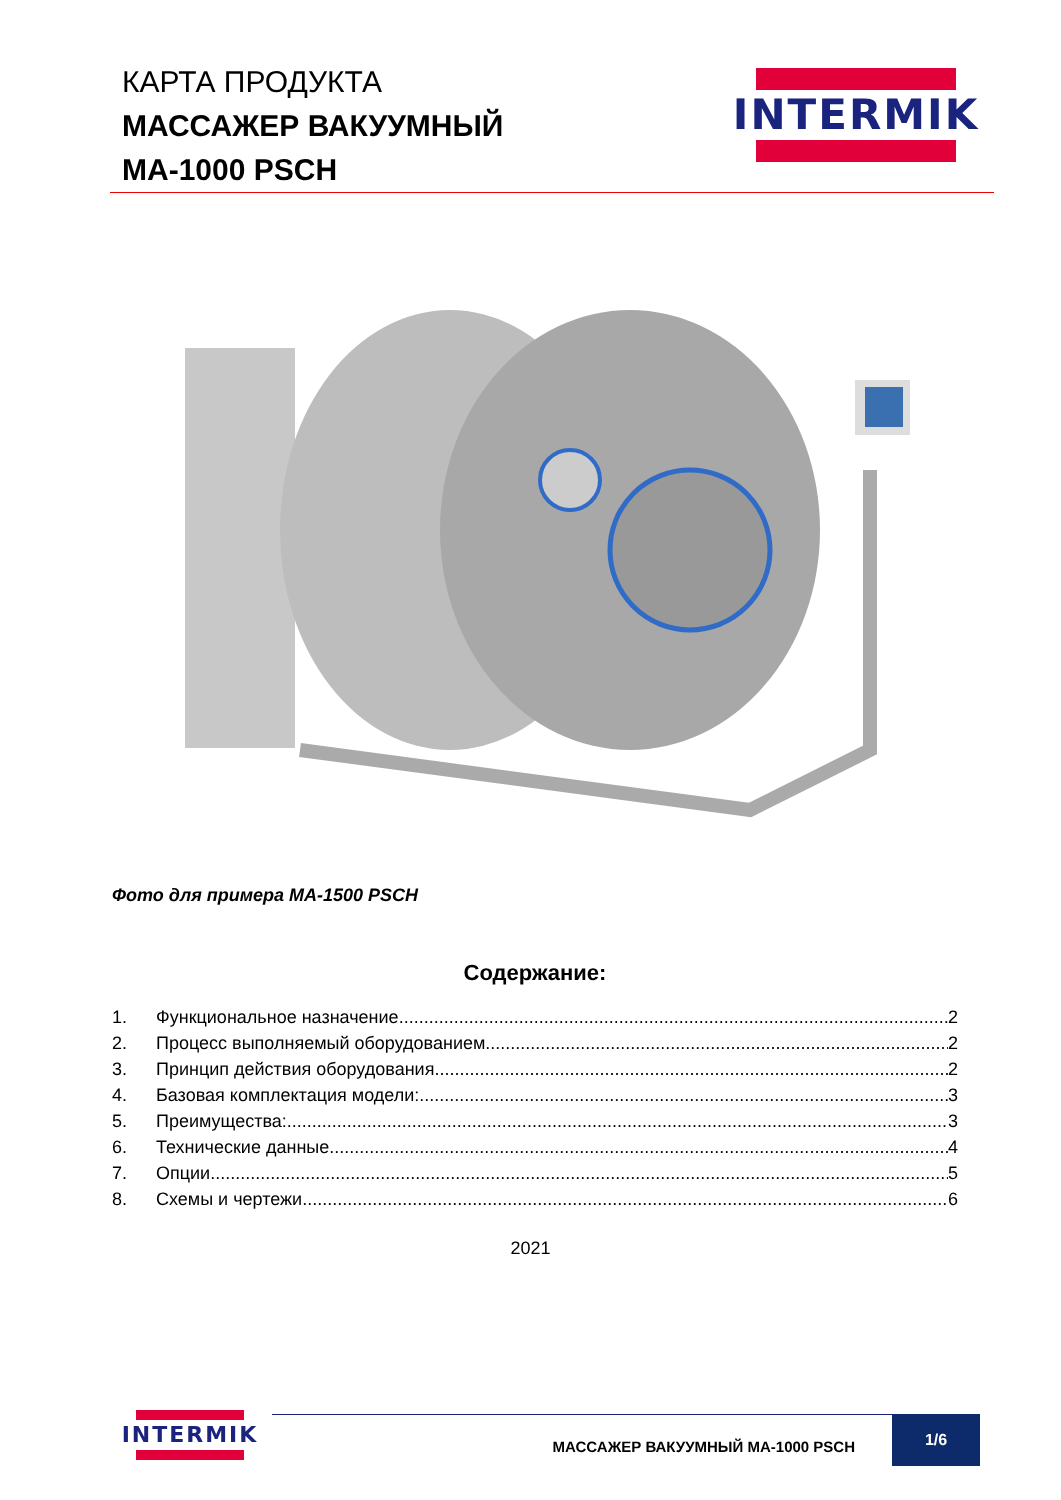КАРТА ПРОДУКТА
МАССАЖЕР ВАКУУМНЫЙ
MA-1000 PSCH
INTERMIK
Фото для примера MA-1500 PSCH
Содержание:
1. Функциональное назначение 2
2. Процесс выполняемый оборудованием 2
3. Принцип действия оборудования 2
4. Базовая комплектация модели: 3
5. Преимущества: 3
6. Технические данные 4
7. Опции 5
8. Схемы и чертежи 6
2021
INTERMIK
МАССАЖЕР ВАКУУМНЫЙ MA-1000 PSCH
1/6